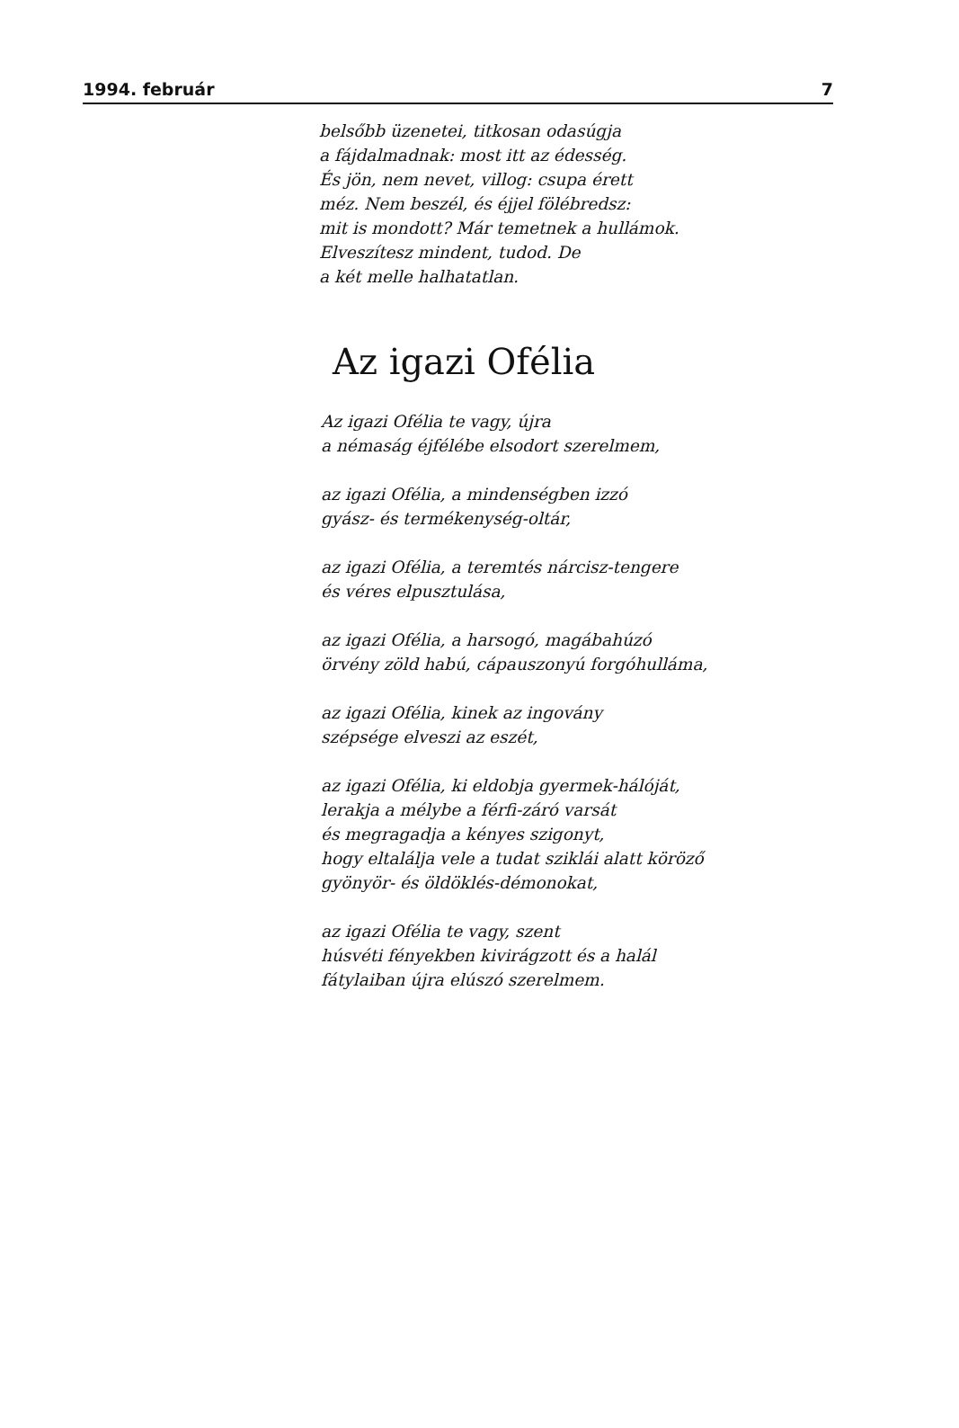1994. február 7
belsőbb üzenetei, titkosan odasúgja
a fájdalmadnak: most itt az édesség.
És jön, nem nevet, villog: csupa érett
méz. Nem beszél, és éjjel fölébredsz:
mit is mondott? Már temetnek a hullámok.
Elveszítesz mindent, tudod. De
a két melle halhatatlan.
Az igazi Ofélia
Az igazi Ofélia te vagy, újra
a némaság éjfélébe elsodort szerelmem,
az igazi Ofélia, a mindenségben izzó
gyász- és termékenység-oltár,
az igazi Ofélia, a teremtés nárcisz-tengere
és véres elpusztulása,
az igazi Ofélia, a harsogó, magábahúzó
örvény zöld habú, cápauszonyú forgóhulláma,
az igazi Ofélia, kinek az ingovány
szépsége elveszi az eszét,
az igazi Ofélia, ki eldobja gyermek-hálóját,
lerakja a mélybe a férfi-záró varsát
és megragadja a kényes szigonyt,
hogy eltalálja vele a tudat sziklái alatt köröző
gyönyör- és öldöklés-démonokat,
az igazi Ofélia te vagy, szent
húsvéti fényekben kivirágzott és a halál
fátylaiban újra elúszó szerelmem.